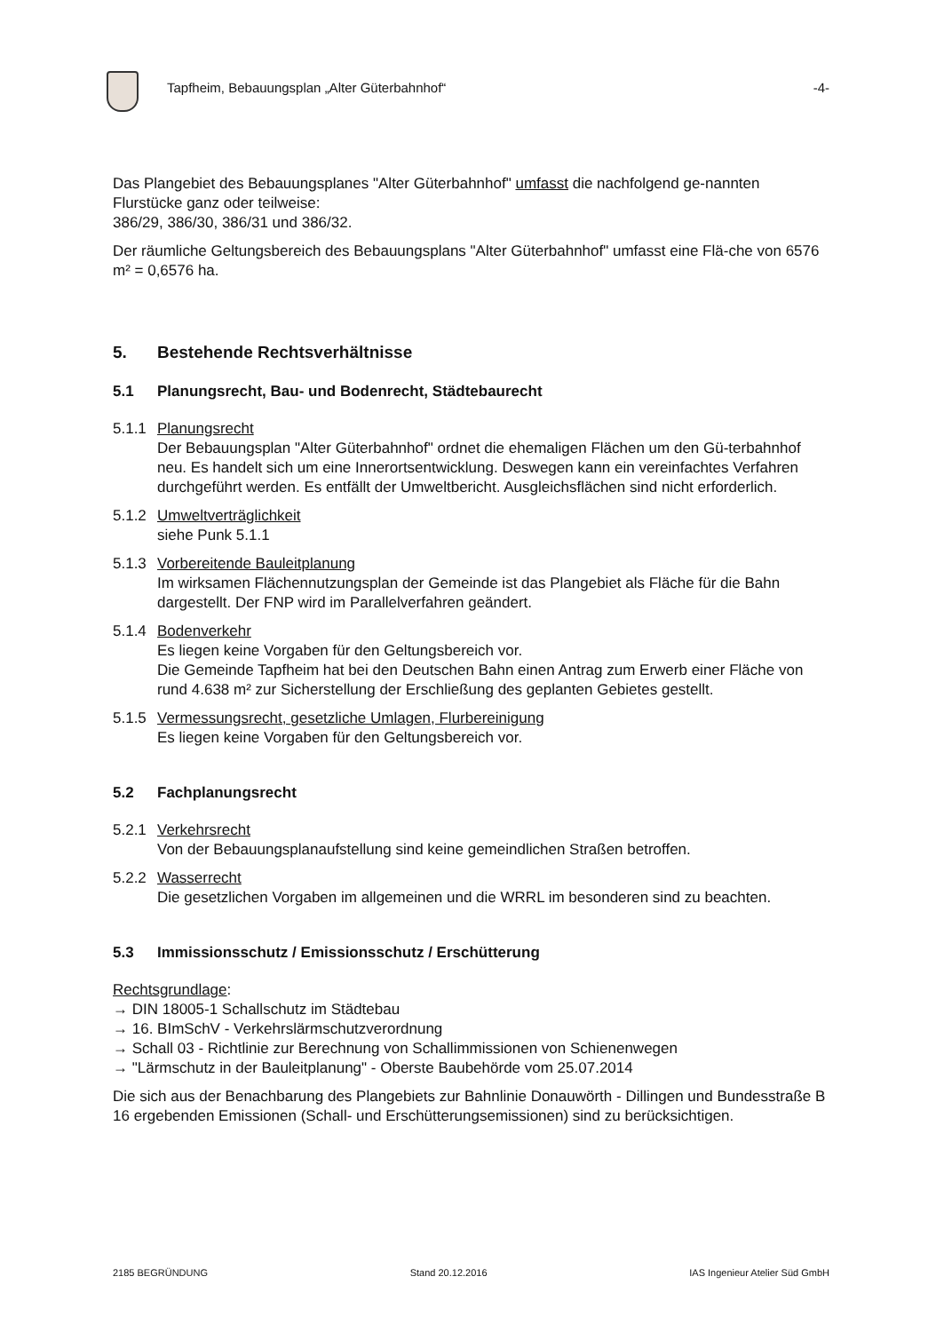Tapfheim, Bebauungsplan „Alter Güterbahnhof“
-4-
Das Plangebiet des Bebauungsplanes "Alter Güterbahnhof" umfasst die nachfolgend ge-nannten Flurstücke ganz oder teilweise:
386/29, 386/30, 386/31 und 386/32.
Der räumliche Geltungsbereich des Bebauungsplans "Alter Güterbahnhof" umfasst eine Flä-che von 6576 m² = 0,6576 ha.
5. Bestehende Rechtsverhältnisse
5.1 Planungsrecht, Bau- und Bodenrecht, Städtebaurecht
5.1.1 Planungsrecht
Der Bebauungsplan "Alter Güterbahnhof" ordnet die ehemaligen Flächen um den Gü-terbahnhof neu. Es handelt sich um eine Innerortsentwicklung. Deswegen kann ein vereinfachtes Verfahren durchgeführt werden. Es entfällt der Umweltbericht. Ausgleichsflächen sind nicht erforderlich.
5.1.2 Umweltverträglichkeit
siehe Punk 5.1.1
5.1.3 Vorbereitende Bauleitplanung
Im wirksamen Flächennutzungsplan der Gemeinde ist das Plangebiet als Fläche für die Bahn dargestellt. Der FNP wird im Parallelverfahren geändert.
5.1.4 Bodenverkehr
Es liegen keine Vorgaben für den Geltungsbereich vor.
Die Gemeinde Tapfheim hat bei den Deutschen Bahn einen Antrag zum Erwerb einer Fläche von rund 4.638 m² zur Sicherstellung der Erschließung des geplanten Gebietes gestellt.
5.1.5 Vermessungsrecht, gesetzliche Umlagen, Flurbereinigung
Es liegen keine Vorgaben für den Geltungsbereich vor.
5.2 Fachplanungsrecht
5.2.1 Verkehrsrecht
Von der Bebauungsplanaufstellung sind keine gemeindlichen Straßen betroffen.
5.2.2 Wasserrecht
Die gesetzlichen Vorgaben im allgemeinen und die WRRL im besonderen sind zu beachten.
5.3 Immissionsschutz / Emissionsschutz / Erschütterung
Rechtsgrundlage:
→ DIN 18005-1 Schallschutz im Städtebau
→ 16. BImSchV - Verkehrslärmschutzverordnung
→ Schall 03 - Richtlinie zur Berechnung von Schallimmissionen von Schienenwegen
→ "Lärmschutz in der Bauleitplanung" - Oberste Baubehörde vom 25.07.2014
Die sich aus der Benachbarung des Plangebiets zur Bahnlinie Donauwörth - Dillingen und Bundesstraße B 16 ergebenden Emissionen (Schall- und Erschütterungsemissionen) sind zu berücksichtigen.
2185 BEGRÜNDUNG Stand 20.12.2016 IAS Ingenieur Atelier Süd GmbH